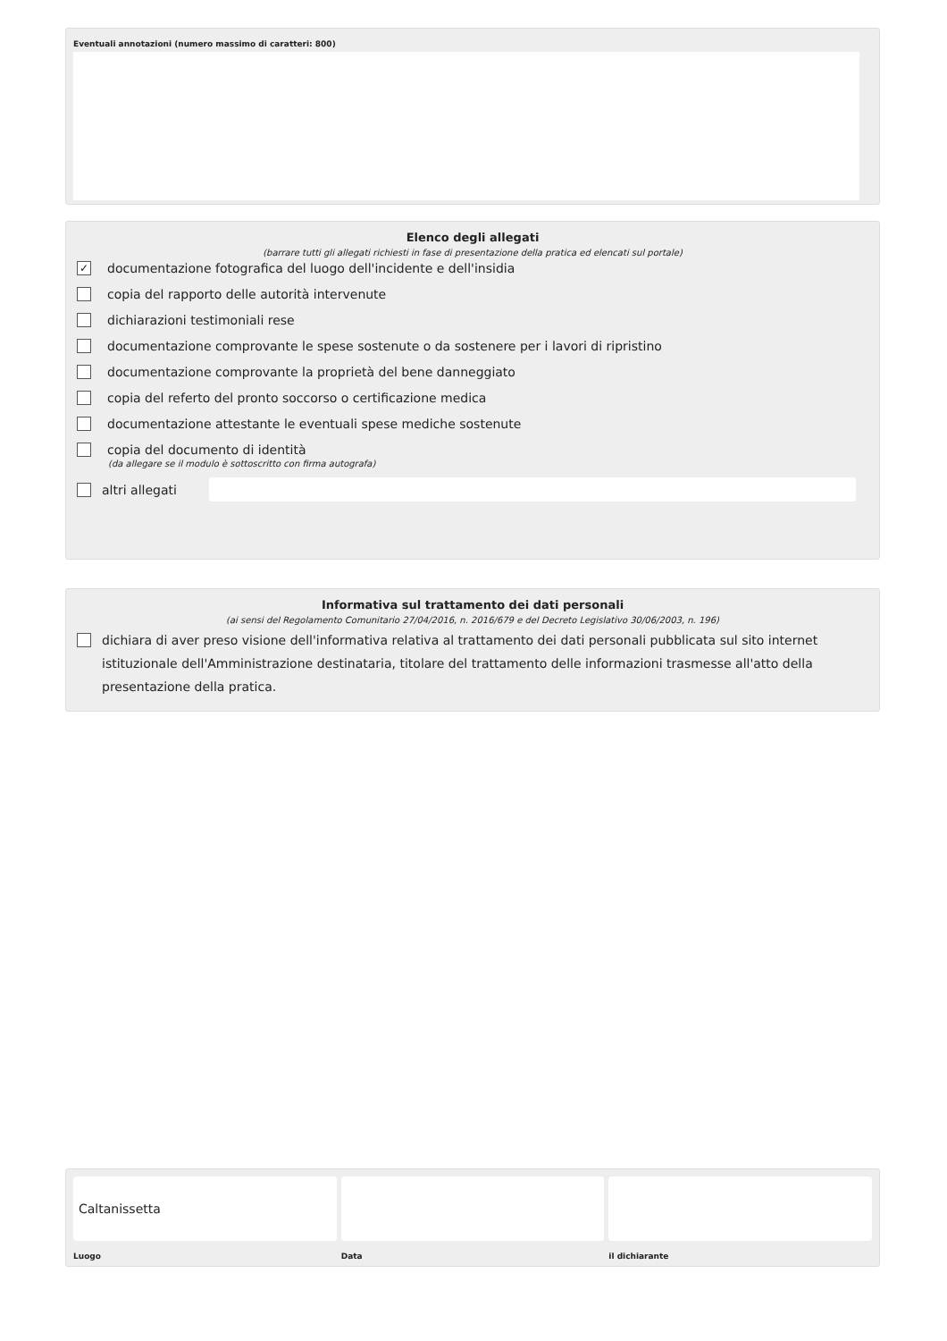Eventuali annotazioni (numero massimo di caratteri: 800)
Elenco degli allegati
(barrare tutti gli allegati richiesti in fase di presentazione della pratica ed elencati sul portale)
✓
documentazione fotografica del luogo dell'incidente e dell'insidia
copia del rapporto delle autorità intervenute
dichiarazioni testimoniali rese
documentazione comprovante le spese sostenute o da sostenere per i lavori di ripristino
documentazione comprovante la proprietà del bene danneggiato
copia del referto del pronto soccorso o certificazione medica
documentazione attestante le eventuali spese mediche sostenute
copia del documento di identità
(da allegare se il modulo è sottoscritto con firma autografa)
altri allegati
Informativa sul trattamento dei dati personali
(ai sensi del Regolamento Comunitario 27/04/2016, n. 2016/679 e del Decreto Legislativo 30/06/2003, n. 196)
dichiara di aver preso visione dell'informativa relativa al trattamento dei dati personali pubblicata sul sito internet istituzionale dell'Amministrazione destinataria, titolare del trattamento delle informazioni trasmesse all'atto della presentazione della pratica.
Caltanissetta
Luogo
Data il dichiarante